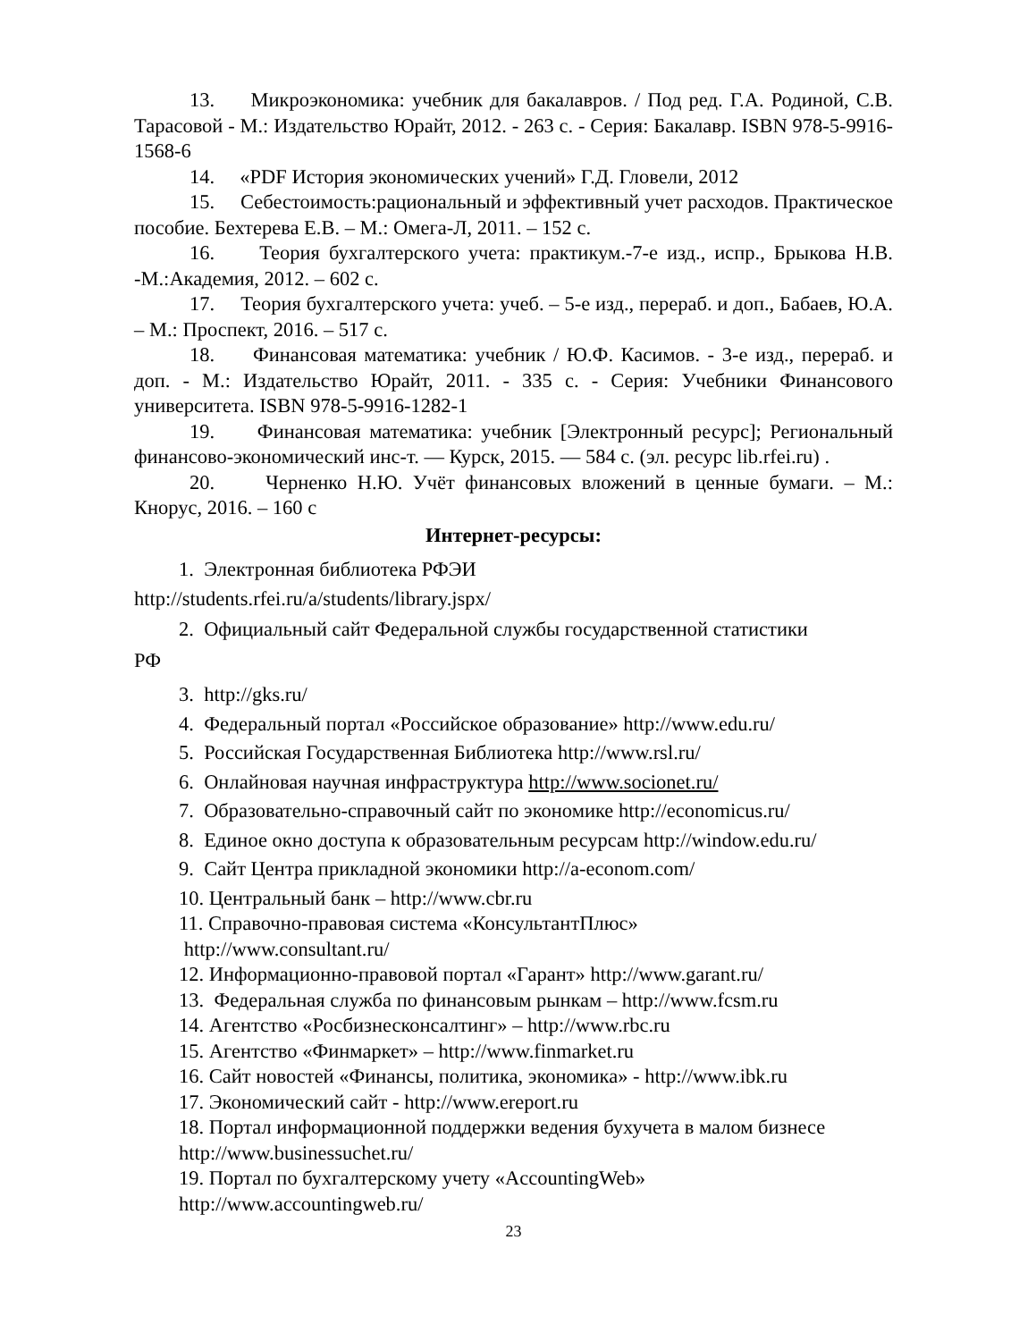13. Микроэкономика: учебник для бакалавров. / Под ред. Г.А. Родиной, С.В. Тарасовой - М.: Издательство Юрайт, 2012. - 263 с. - Серия: Бакалавр. ISBN 978-5-9916-1568-6
14. «PDF История экономических учений» Г.Д. Гловели, 2012
15. Себестоимость:рациональный и эффективный учет расходов. Практическое пособие. Бехтерева Е.В. – М.: Омега-Л, 2011. – 152 с.
16. Теория бухгалтерского учета: практикум.-7-е изд., испр., Брыкова Н.В. -М.:Академия, 2012. – 602 с.
17. Теория бухгалтерского учета: учеб. – 5-е изд., перераб. и доп., Бабаев, Ю.А. – М.: Проспект, 2016. – 517 с.
18. Финансовая математика: учебник / Ю.Ф. Касимов. - 3-е изд., перераб. и доп. - М.: Издательство Юрайт, 2011. - 335 с. - Серия: Учебники Финансового университета. ISBN 978-5-9916-1282-1
19. Финансовая математика: учебник [Электронный ресурс]; Региональный финансово-экономический инс-т. — Курск, 2015. — 584 с. (эл. ресурс lib.rfei.ru) .
20. Черненко Н.Ю. Учёт финансовых вложений в ценные бумаги. – М.: Кнорус, 2016. – 160 с
Интернет-ресурсы:
1. Электронная библиотека РФЭИ
http://students.rfei.ru/a/students/library.jspx/
2. Официальный сайт Федеральной службы государственной статистики
РФ
3. http://gks.ru/
4. Федеральный портал «Российское образование» http://www.edu.ru/
5. Российская Государственная Библиотека http://www.rsl.ru/
6. Онлайновая научная инфраструктура http://www.socionet.ru/
7. Образовательно-справочный сайт по экономике http://economicus.ru/
8. Единое окно доступа к образовательным ресурсам http://window.edu.ru/
9. Сайт Центра прикладной экономики http://a-econom.com/
10. Центральный банк – http://www.cbr.ru
11. Справочно-правовая система «КонсультантПлюс»
http://www.consultant.ru/
12. Информационно-правовой портал «Гарант» http://www.garant.ru/
13. Федеральная служба по финансовым рынкам – http://www.fcsm.ru
14. Агентство «Росбизнесконсалтинг» – http://www.rbc.ru
15. Агентство «Финмаркет» – http://www.finmarket.ru
16. Сайт новостей «Финансы, политика, экономика» - http://www.ibk.ru
17. Экономический сайт - http://www.ereport.ru
18. Портал информационной поддержки ведения бухучета в малом бизнесе
http://www.businessuchet.ru/
19. Портал по бухгалтерскому учету «AccountingWeb»
http://www.accountingweb.ru/
23